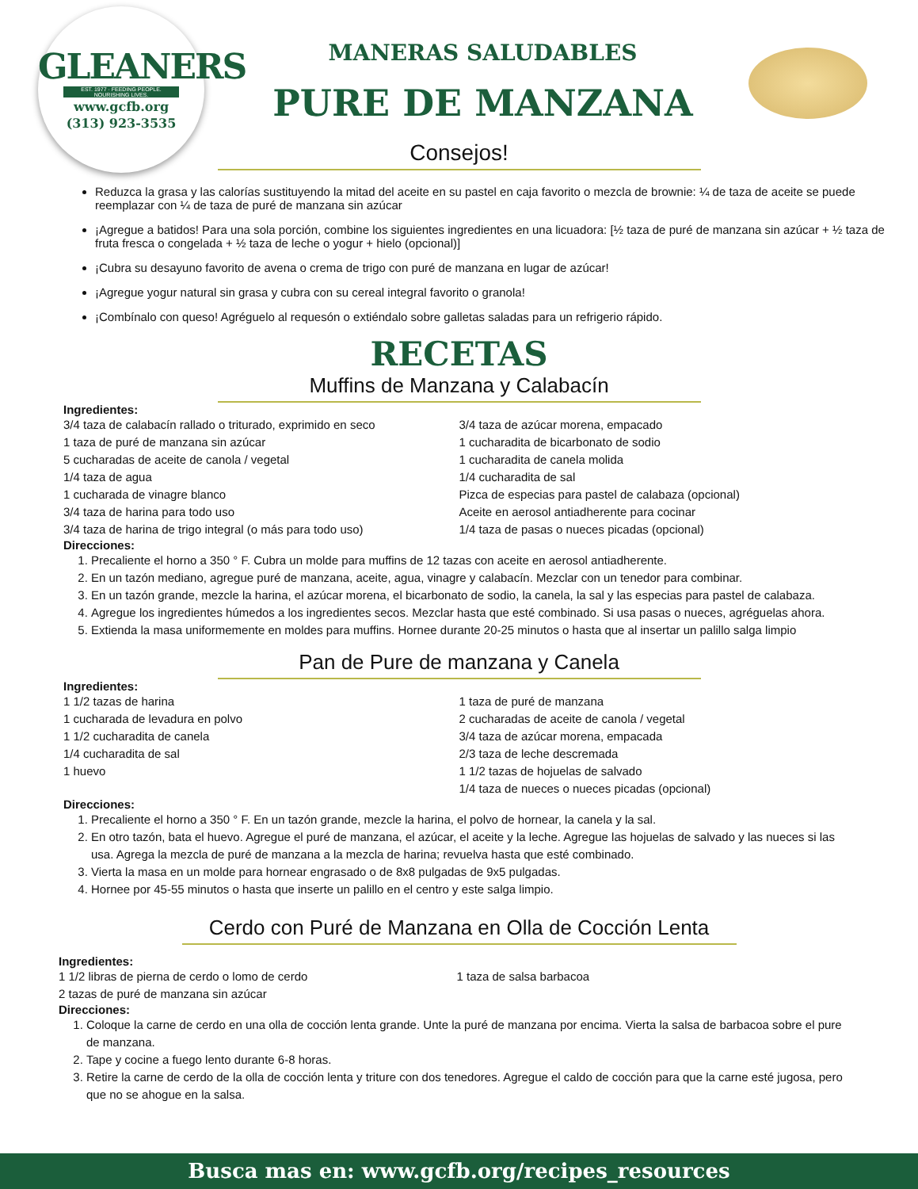GLEANERS
EST. 1977 · FEEDING PEOPLE. NOURISHING LIVES.
www.gcfb.org
(313) 923-3535
MANERAS SALUDABLES
PURE DE MANZANA
Consejos!
Reduzca la grasa y las calorías sustituyendo la mitad del aceite en su pastel en caja favorito o mezcla de brownie: ¼ de taza de aceite se puede reemplazar con ¼ de taza de puré de manzana sin azúcar
¡Agregue a batidos! Para una sola porción, combine los siguientes ingredientes en una licuadora: [½ taza de puré de manzana sin azúcar + ½ taza de fruta fresca o congelada + ½ taza de leche o yogur + hielo (opcional)]
¡Cubra su desayuno favorito de avena o crema de trigo con puré de manzana en lugar de azúcar!
¡Agregue yogur natural sin grasa y cubra con su cereal integral favorito o granola!
¡Combínalo con queso! Agréguelo al requesón o extiéndalo sobre galletas saladas para un refrigerio rápido.
RECETAS
Muffins de Manzana y Calabacín
Ingredientes:
3/4 taza de calabacín rallado o triturado, exprimido en seco
1 taza de puré de manzana sin azúcar
5 cucharadas de aceite de canola / vegetal
1/4 taza de agua
1 cucharada de vinagre blanco
3/4 taza de harina para todo uso
3/4 taza de harina de trigo integral (o más para todo uso)
3/4 taza de azúcar morena, empacado
1 cucharadita de bicarbonato de sodio
1 cucharadita de canela molida
1/4 cucharadita de sal
Pizca de especias para pastel de calabaza (opcional)
Aceite en aerosol antiadherente para cocinar
1/4 taza de pasas o nueces picadas (opcional)
Direcciones:
1. Precaliente el horno a 350 ° F. Cubra un molde para muffins de 12 tazas con aceite en aerosol antiadherente.
2. En un tazón mediano, agregue puré de manzana, aceite, agua, vinagre y calabacín. Mezclar con un tenedor para combinar.
3. En un tazón grande, mezcle la harina, el azúcar morena, el bicarbonato de sodio, la canela, la sal y las especias para pastel de calabaza.
4. Agregue los ingredientes húmedos a los ingredientes secos. Mezclar hasta que esté combinado. Si usa pasas o nueces, agréguelas ahora.
5. Extienda la masa uniformemente en moldes para muffins. Hornee durante 20-25 minutos o hasta que al insertar un palillo salga limpio
Pan de Pure de manzana y Canela
Ingredientes:
1 1/2 tazas de harina
1 cucharada de levadura en polvo
1 1/2 cucharadita de canela
1/4 cucharadita de sal
1 huevo
1 taza de puré de manzana
2 cucharadas de aceite de canola / vegetal
3/4 taza de azúcar morena, empacada
2/3 taza de leche descremada
1 1/2 tazas de hojuelas de salvado
1/4 taza de nueces o nueces picadas (opcional)
Direcciones:
1. Precaliente el horno a 350 ° F. En un tazón grande, mezcle la harina, el polvo de hornear, la canela y la sal.
2. En otro tazón, bata el huevo. Agregue el puré de manzana, el azúcar, el aceite y la leche. Agregue las hojuelas de salvado y las nueces si las usa. Agrega la mezcla de puré de manzana a la mezcla de harina; revuelva hasta que esté combinado.
3. Vierta la masa en un molde para hornear engrasado o de 8x8 pulgadas de 9x5 pulgadas.
4. Hornee por 45-55 minutos o hasta que inserte un palillo en el centro y este salga limpio.
Cerdo con Puré de Manzana en Olla de Cocción Lenta
Ingredientes:
1 1/2 libras de pierna de cerdo o lomo de cerdo
2 tazas de puré de manzana sin azúcar
1 taza de salsa barbacoa
Direcciones:
1. Coloque la carne de cerdo en una olla de cocción lenta grande. Unte la puré de manzana por encima. Vierta la salsa de barbacoa sobre el pure de manzana.
2. Tape y cocine a fuego lento durante 6-8 horas.
3. Retire la carne de cerdo de la olla de cocción lenta y triture con dos tenedores. Agregue el caldo de cocción para que la carne esté jugosa, pero que no se ahogue en la salsa.
Busca mas en: www.gcfb.org/recipes_resources